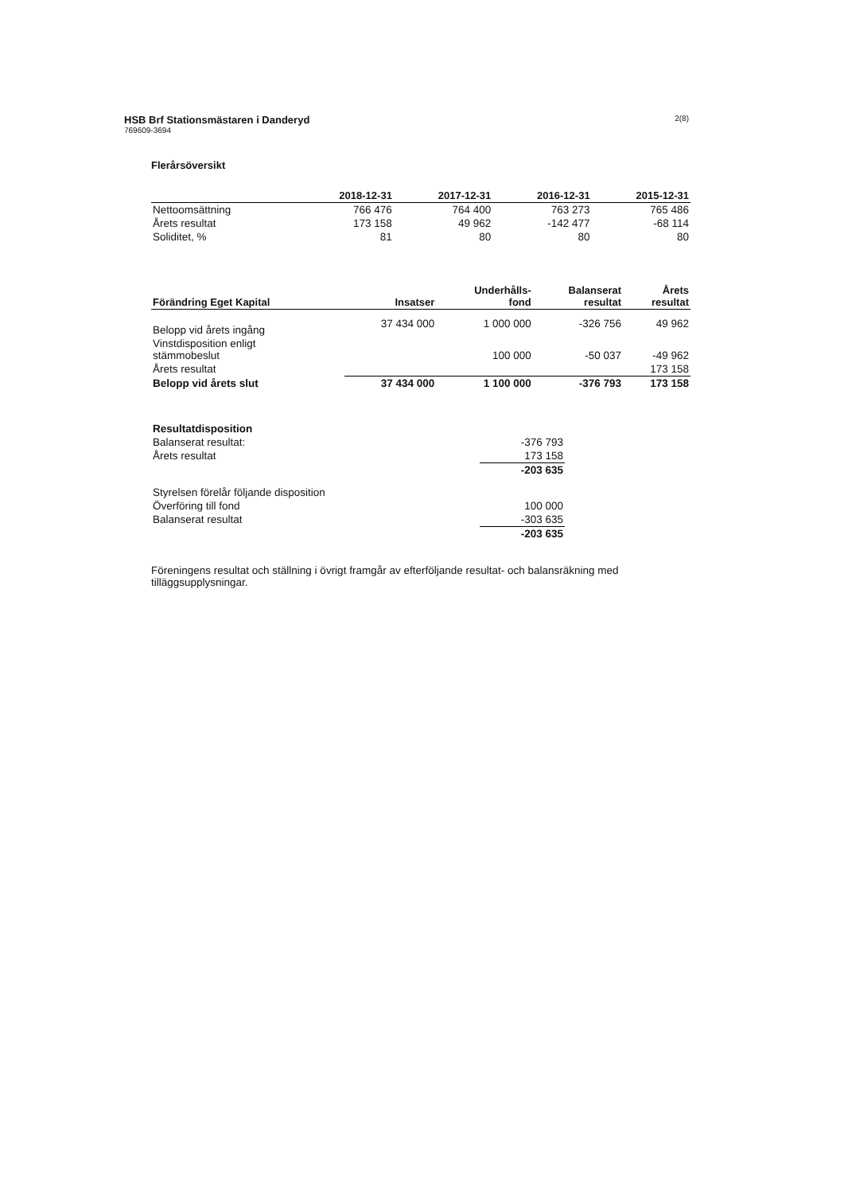2(8)
HSB Brf Stationsmästaren i Danderyd
769609-3694
Flerårsöversikt
| | 2018-12-31 | 2017-12-31 | 2016-12-31 | 2015-12-31 |
| --- | --- | --- | --- | --- |
| Nettoomsättning | 766 476 | 764 400 | 763 273 | 765 486 |
| Årets resultat | 173 158 | 49 962 | -142 477 | -68 114 |
| Soliditet, % | 81 | 80 | 80 | 80 |
| Förändring Eget Kapital | Insatser | Underhålls- fond | Balanserat resultat | Årets resultat |
| --- | --- | --- | --- | --- |
| Belopp vid årets ingång | 37 434 000 | 1 000 000 | -326 756 | 49 962 |
| Vinstdisposition enligt stämmobeslut | | 100 000 | -50 037 | -49 962 |
| Årets resultat | | | | 173 158 |
| Belopp vid årets slut | 37 434 000 | 1 100 000 | -376 793 | 173 158 |
| Resultatdisposition | |
| Balanserat resultat: | -376 793 |
| Årets resultat | 173 158 |
| | -203 635 |
| Styrelsen förelår följande disposition | |
| Överföring till fond | 100 000 |
| Balanserat resultat | -303 635 |
| | -203 635 |
Föreningens resultat och ställning i övrigt framgår av efterföljande resultat- och balansräkning med tilläggsupplysningar.